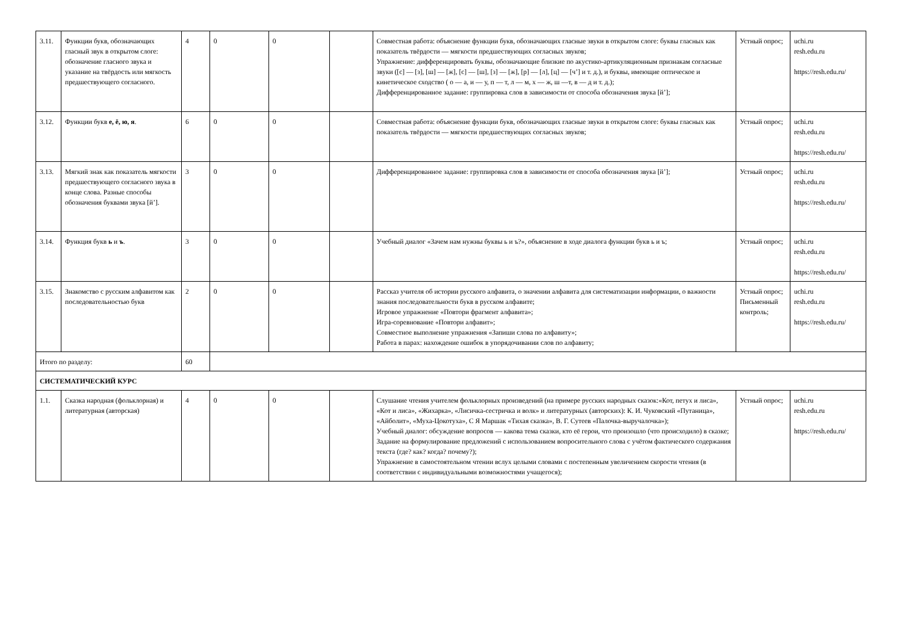| 3.11. | Функции букв, обозначающих гласный звук в открытом слоге: обозначение гласного звука и указание на твёрдость или мягкость предшествующего согласного. | 4 | 0 | 0 | | Совместная работа: объяснение функции букв, обозначающих гласные звуки в открытом слоге: буквы гласных как показатель твёрдости — мягкости предшествующих согласных звуков; Упражнение: дифференцировать буквы, обозначающие близкие по акустико-артикуляционным признакам согласные звуки ([с] — [з], [ш] — [ж], [с] — [ш], [з] — [ж], [р] — [л], [ц] — [ч’] и т. д.), и буквы, имеющие оптическое и кинетическое сходство ( о — а, и — у, п — т, л — м, х — ж, ш —т, в — д и т. д.); Дифференцированное задание: группировка слов в зависимости от способа обозначения звука [й’]; | Устный опрос; | uchi.ru resh.edu.ru https://resh.edu.ru/ |
| 3.12. | Функции букв е, ё, ю, я . | 6 | 0 | 0 | | Совместная работа: объяснение функции букв, обозначающих гласные звуки в открытом слоге: буквы гласных как показатель твёрдости — мягкости предшествующих согласных звуков; | Устный опрос; | uchi.ru resh.edu.ru https://resh.edu.ru/ |
| 3.13. | Мягкий знак как показатель мягкости предшествующего согласного звука в конце слова. Разные способы обозначения буквами звука [й’]. | 3 | 0 | 0 | | Дифференцированное задание: группировка слов в зависимости от способа обозначения звука [й’]; | Устный опрос; | uchi.ru resh.edu.ru https://resh.edu.ru/ |
| 3.14. | Функция букв ь и ъ . | 3 | 0 | 0 | | Учебный диалог «Зачем нам нужны буквы ь и ъ?», объяснение в ходе диалога функции букв ь и ъ; | Устный опрос; | uchi.ru resh.edu.ru https://resh.edu.ru/ |
| 3.15. | Знакомство с русским алфавитом как последовательностью букв | 2 | 0 | 0 | | Рассказ учителя об истории русского алфавита, о значении алфавита для систематизации информации, о важности знания последовательности букв в русском алфавите; Игровое упражнение «Повтори фрагмент алфавита»; Игра-соревнование «Повтори алфавит»; Совместное выполнение упражнения «Запиши слова по алфавиту»; Работа в парах: нахождение ошибок в упорядочивании слов по алфавиту; | Устный опрос; Письменный контроль; | uchi.ru resh.edu.ru https://resh.edu.ru/ |
| Итого по разделу: | | 60 | | | | | | |
| СИСТЕМАТИЧЕСКИЙ КУРС | | | | | | | | |
| 1.1. | Сказка народная (фольклорная) и литературная (авторская) | 4 | 0 | 0 | | Слушание чтения учителем фольклорных произведений (на примере русских народных сказок:«Кот, петух и лиса», «Кот и лиса», «Жихарка», «Лисичка-сестричка и волк» и литературных (авторских): К. И. Чуковский «Путаница», «Айболит», «Муха-Цокотуха», С Я Маршак «Тихая сказка», В. Г. Сутеев «Палочка-выручалочка»); Учебный диалог: обсуждение вопросов — какова тема сказки, кто её герои, что произошло (что происходило) в сказке; Задание на формулирование предложений с использованием вопросительного слова с учётом фактического содержания текста (где? как? когда? почему?); Упражнение в самостоятельном чтении вслух целыми словами с постепенным увеличением скорости чтения (в соответствии с индивидуальными возможностями учащегося); | Устный опрос; | uchi.ru resh.edu.ru https://resh.edu.ru/ |